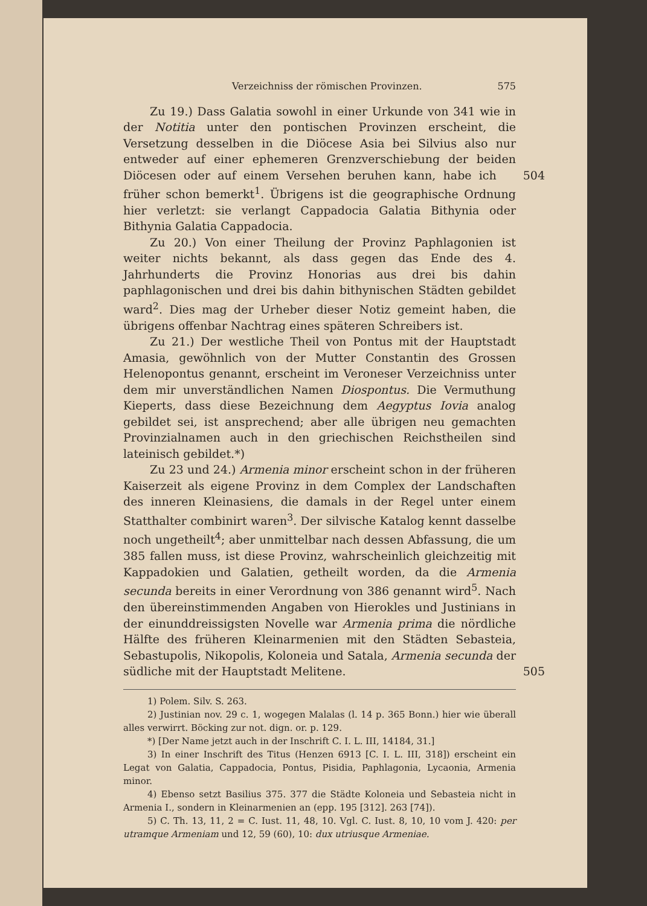Verzeichniss der römischen Provinzen. 575
Zu 19.) Dass Galatia sowohl in einer Urkunde von 341 wie in der Notitia unter den pontischen Provinzen erscheint, die Versetzung desselben in die Diöcese Asia bei Silvius also nur entweder auf einer ephemeren Grenzverschiebung der beiden Diöcesen oder auf einem 504 Versehen beruhen kann, habe ich früher schon bemerkt<sup>1</sup>. Übrigens ist die geographische Ordnung hier verletzt: sie verlangt Cappadocia Galatia Bithynia oder Bithynia Galatia Cappadocia.
Zu 20.) Von einer Theilung der Provinz Paphlagonien ist weiter nichts bekannt, als dass gegen das Ende des 4. Jahrhunderts die Provinz Honorias aus drei bis dahin paphlagonischen und drei bis dahin bithynischen Städten gebildet ward<sup>2</sup>. Dies mag der Urheber dieser Notiz gemeint haben, die übrigens offenbar Nachtrag eines späteren Schreibers ist.
Zu 21.) Der westliche Theil von Pontus mit der Hauptstadt Amasia, gewöhnlich von der Mutter Constantin des Grossen Heleno­pontus genannt, erscheint im Veroneser Verzeichniss unter dem mir unverständlichen Namen Diospontus. Die Vermuthung Kieperts, dass diese Bezeichnung dem Aegyptus Iovia analog gebildet sei, ist ansprechend; aber alle übrigen neu gemachten Provinzialnamen auch in den griechischen Reichstheilen sind lateinisch gebildet.*)
Zu 23 und 24.) Armenia minor erscheint schon in der früheren Kaiserzeit als eigene Provinz in dem Complex der Landschaften des inneren Kleinasiens, die damals in der Regel unter einem Statthalter combinirt waren<sup>3</sup>. Der silvische Katalog kennt dasselbe noch un­getheilt<sup>4</sup>; aber unmittelbar nach dessen Abfassung, die um 385 fallen muss, ist diese Provinz, wahrscheinlich gleichzeitig mit Kappadokien und Galatien, getheilt worden, da die Armenia secunda bereits in einer Verordnung von 386 genannt wird<sup>5</sup>. Nach den übereinstimmen­den Angaben von Hierokles und Justinians in der einunddreissigsten Novelle war Armenia prima die nördliche Hälfte des früheren Klein­armenien mit den Städten Sebasteia, Sebastupolis, Nikopolis, Koloneia und Satala, Armenia secunda der südliche mit der Hauptstadt Melitene. 505
1) Polem. Silv. S. 263.
2) Justinian nov. 29 c. 1, wogegen Malalas (l. 14 p. 365 Bonn.) hier wie überall alles verwirrt. Böcking zur not. dign. or. p. 129.
*) [Der Name jetzt auch in der Inschrift C. I. L. III, 14184, 31.]
3) In einer Inschrift des Titus (Henzen 6913 [C. I. L. III, 318]) erscheint ein Legat von Galatia, Cappadocia, Pontus, Pisidia, Paphlagonia, Lycaonia, Armenia minor.
4) Ebenso setzt Basilius 375. 377 die Städte Koloneia und Sebasteia nicht in Armenia I., sondern in Kleinarmenien an (epp. 195 [312]. 263 [74]).
5) C. Th. 13, 11, 2 = C. Iust. 11, 48, 10. Vgl. C. Iust. 8, 10, 10 vom J. 420: per utramque Armeniam und 12, 59 (60), 10: dux utriusque Armeniae.